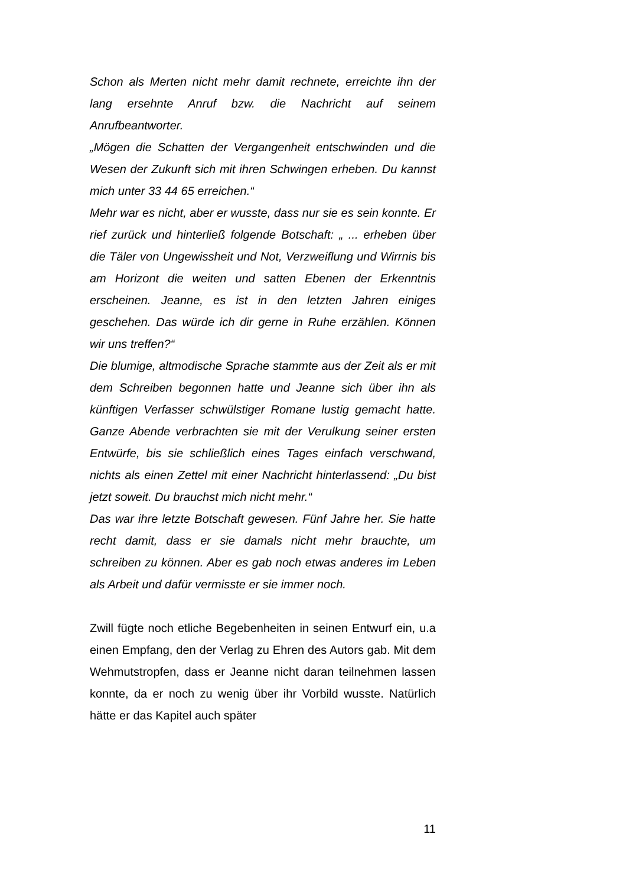Schon als Merten nicht mehr damit rechnete, erreichte ihn der lang ersehnte Anruf bzw. die Nachricht auf seinem Anrufbeantworter.
„Mögen die Schatten der Vergangenheit entschwinden und die Wesen der Zukunft sich mit ihren Schwingen erheben. Du kannst mich unter 33 44 65 erreichen.“
Mehr war es nicht, aber er wusste, dass nur sie es sein konnte. Er rief zurück und hinterließ folgende Botschaft: „ ... erheben über die Täler von Ungewissheit und Not, Verzweiflung und Wirrnis bis am Horizont die weiten und satten Ebenen der Erkenntnis erscheinen. Jeanne, es ist in den letzten Jahren einiges geschehen. Das würde ich dir gerne in Ruhe erzählen. Können wir uns treffen?“
Die blumige, altmodische Sprache stammte aus der Zeit als er mit dem Schreiben begonnen hatte und Jeanne sich über ihn als künftigen Verfasser schwülstiger Romane lustig gemacht hatte. Ganze Abende verbrachten sie mit der Verulkung seiner ersten Entwürfe, bis sie schließlich eines Tages einfach verschwand, nichts als einen Zettel mit einer Nachricht hinterlassend: „Du bist jetzt soweit. Du brauchst mich nicht mehr.“
Das war ihre letzte Botschaft gewesen. Fünf Jahre her. Sie hatte recht damit, dass er sie damals nicht mehr brauchte, um schreiben zu können. Aber es gab noch etwas anderes im Leben als Arbeit und dafür vermisste er sie immer noch.
Zwill fügte noch etliche Begebenheiten in seinen Entwurf ein, u.a einen Empfang, den der Verlag zu Ehren des Autors gab. Mit dem Wehmutstropfen, dass er Jeanne nicht daran teilnehmen lassen konnte, da er noch zu wenig über ihr Vorbild wusste. Natürlich hätte er das Kapitel auch später
11